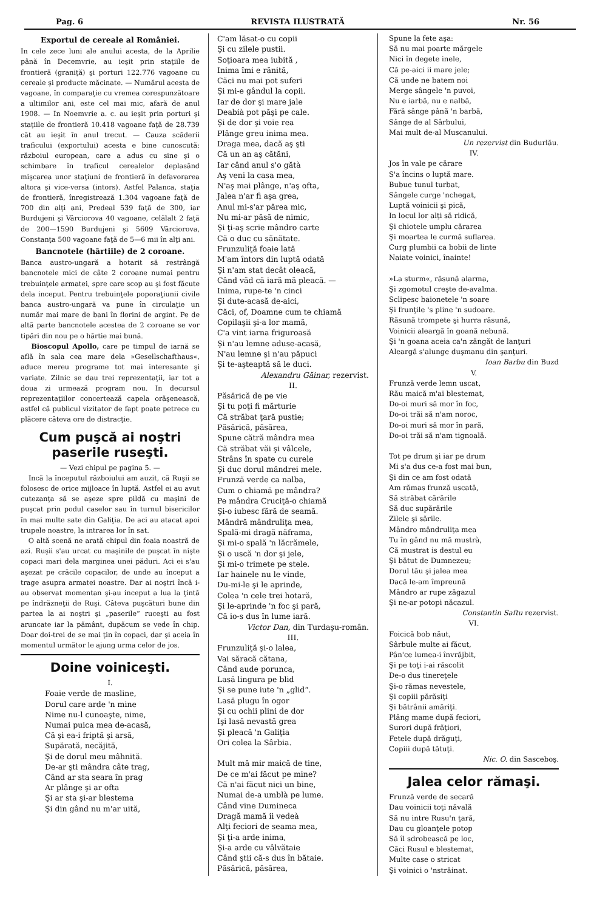Pag. 6 REVISTA ILUSTRATĂ Nr. 56
Exportul de cereale al României.
In cele zece luni ale anului acesta, de la Aprilie până în Decemvrie, au ieşit prin staţiile de frontieră (graniţă) şi porturi 122.776 vagoane cu cereale şi producte măcinate. — Numărul acesta de vagoane, în comparaţie cu vremea corespunzătoare a ultimilor ani, este cel mai mic, afară de anul 1908. — In Noemvrie a. c. au ieşit prin porturi şi staţiile de frontieră 10.418 vagoane faţă de 28.739 cât au ieşit în anul trecut. — Cauza scăderii traficului (exportului) acesta e bine cunoscută: războiul european, care a adus cu sine şi o schimbare în traficul cerealelor deplasând mişcarea unor staţiuni de frontieră în defavorarea altora şi vice-versa (intors). Astfel Palanca, staţia de frontieră, înregistrează 1.304 vagoane faţă de 700 din alţi ani, Predeal 539 faţă de 300, iar Burdujeni şi Vârciorova 40 vagoane, celălalt 2 faţă de 200—1590 Burdujeni şi 5609 Vârciorova, Constanţa 500 vagoane faţă de 5—6 mii în alţi ani.
Bancnotele (hârtiile) de 2 coroane.
Banca austro-ungară a hotarit să restrângă bancnotele mici de câte 2 coroane numai pentru trebuinţele armatei, spre care scop au şi fost făcute dela inceput. Pentru trebuinţele poporaţiunii civile banca austro-ungară va pune în circulaţie un număr mai mare de bani în florini de argint. Pe de altă parte bancnotele acestea de 2 coroane se vor tipări din nou pe o hârtie mai bună.
Bioscopul Apollo, care pe timpul de iarnă se află în sala cea mare dela »Gesellschafthaus«, aduce mereu programe tot mai interesante şi variate. Zilnic se dau trei reprezentaţii, iar tot a doua zi urmează program nou. In decursul reprezentaţiilor concertează capela orăşenească, astfel că publicul vizitator de fapt poate petrece cu plăcere câteva ore de distracţie.
Cum puşcă ai noştri paserile ruseşti.
— Vezi chipul pe pagina 5. —
Incă la începutul războiului am auzit, că Ruşii se folosesc de orice mijloace în luptă. Astfel ei au avut cutezanţa să se aşeze spre pildă cu maşini de puşcat prin podul caselor sau în turnul bisericilor în mai multe sate din Galiţia. De aci au atacat apoi trupele noastre, la intrarea lor în sat.
O altă scenă ne arată chipul din foaia noastră de azi. Ruşii s'au urcat cu maşinile de puşcat în nişte copaci mari dela marginea unei păduri. Aci ei s'au aşezat pe crăcile copacilor, de unde au început a trage asupra armatei noastre. Dar ai noştri încă i-au observat momentan şi-au inceput a lua la ţintă pe îndrăzneţii de Ruşi. Câteva puşcături bune din partea la ai noştri şi „paserile“ ruceşti au fost aruncate iar la pământ, dupăcum se vede în chip. Doar doi-trei de se mai ţin în copaci, dar şi aceia în momentul următor le ajung urma celor de jos.
Doine voiniceşti.
I.
Foaie verde de masline,
Dorul care arde 'n mine
Nime nu-l cunoaşte, nime,
Numai puica mea de-acasă,
Că şi ea-i friptă şi arsă,
Supărată, necăjită,
Şi de dorul meu mâhnită.
De-ar şti mândra câte trag,
Când ar sta seara în prag
Ar plânge şi ar ofta
Şi ar sta şi-ar blestema
Şi din gând nu m'ar uită,
C'am lăsat-o cu copii
Şi cu zilele pustii.
Soţioara mea iubită ,
Inima îmi e rănită,
Căci nu mai pot suferi
Şi mi-e gândul la copii.
Iar de dor şi mare jale
Deabià pot păşi pe cale.
Şi de dor şi voie rea
Plânge greu inima mea.
Draga mea, dacă aş şti
Că un an aş cătăni,
Iar când anul s'o gătà
Aş veni la casa mea,
N'aş mai plânge, n'aş ofta,
Jalea n'ar fi aşa grea,
Anul mi-s'ar părea mic,
Nu mi-ar păsă de nimic,
Şi ţi-aş scrie mândro carte
Că o duc cu sănătate.
Frunzuliţă foaie lată
M'am întors din luptă odată
Şi n'am stat decât oleacă,
Când văd că iară mă pleacă. —
Inima, rupe-te 'n cinci
Şi dute-acasă de-aici,
Căci, of, Doamne cum te chiamă
Copilaşii şi-a lor mamă,
C'a vint iarna friguroasă
Şi n'au lemne aduse-acasă,
N'au lemne şi n'au păpuci
Şi te-aşteaptă să le duci.
Alexandru Găinar, rezervist.
II.
Păsărică de pe vie
Şi tu poţi fi mărturie
Că străbat ţară pustie;
Păsărică, păsărea,
Spune cătră mândra mea
Că străbat văi şi vâlcele,
Strâns în spate cu curele
Şi duc dorul mândrei mele.
Frunză verde ca nalba,
Cum o chiamă pe mândra?
Pe mândra Cruciţă-o chiamă
Şi-o iubesc fără de seamă.
Mândră mândruliţa mea,
Spală-mi dragă năframa,
Şi mi-o spală 'n lăcrămele,
Şi o uscă 'n dor şi jele,
Şi mi-o trimete pe stele.
Iar hainele nu le vinde,
Du-mi-le şi le aprinde,
Colea 'n cele trei hotară,
Şi le-aprinde 'n foc şi pară,
Că io-s dus în lume iară.
Victor Dan, din Turdaşu-român.
III.
Frunzuliţă şi-o lalea,
Vai săracă cătana,
Când aude porunca,
Lasă lingura pe blid
Şi se pune iute 'n „glid“.
Lasă plugu în ogor
Şi cu ochii plini de dor
Işi lasă nevastă grea
Şi pleacă 'n Galiţia
Ori colea la Sârbia.
Mult mă mir maică de tine,
De ce m'ai făcut pe mine?
Că n'ai făcut nici un bine,
Numai de-a umblà pe lume.
Când vine Dumineca
Dragă mamă ii vedeà
Alţi feciori de seama mea,
Şi ţi-a arde inima,
Şi-a arde cu vâlvătaie
Când ştii că-s dus în bătaie.
Păsărică, păsărea,
Spune la fete aşa:
Să nu mai poarte mărgele
Nici în degete inele,
Că pe-aici ii mare jele;
Că unde ne batem noi
Merge sângele 'n puvoi,
Nu e iarbă, nu e nalbă,
Fără sânge până 'n barbă,
Sânge de al Sârbului,
Mai mult de-al Muscanului.
Un rezervist din Budurlău.
IV.
Jos în vale pe cărare
S'a încins o luptă mare.
Bubue tunul turbat,
Sângele curge 'nchegat,
Luptă voinicii şi pică,
In locul lor alţi să ridică,
Şi chiotele umplu cărarea
Şi moartea le curmă suflarea.
Curg plumbii ca bobii de linte
Naiate voinici, înainte!
»La sturm«, răsună alarma,
Şi zgomotul creşte de-avalma.
Sclipesc baionetele 'n soare
Şi frunţile 's pline 'n sudoare.
Răsună trompete şi hurra răsună,
Voinicii aleargă în goană nebună.
Şi 'n goana aceia ca'n zăngăt de lanţuri
Aleargă s'alunge duşmanu din şanţuri.
Ioan Barbu din Buzd
V.
Frunză verde lemn uscat,
Rău maică m'ai blestemat,
Do-oi muri să mor în foc,
Do-oi trăi să n'am noroc,
Do-oi muri să mor în pară,
Do-oi trăi să n'am tignoală.
Tot pe drum şi iar pe drum
Mi s'a dus ce-a fost mai bun,
Şi din ce am fost odată
Am rămas frunză uscată,
Să străbat cărările
Să duc supărările
Zilele şi sările.
Mândro mândruliţa mea
Tu în gând nu mă mustrà,
Că mustrat is destul eu
Şi bătut de Dumnezeu;
Dorul tău şi jalea mea
Dacă le-am împreună
Mândro ar rupe zăgazul
Şi ne-ar potopi năcazul.
Constantin Saftu rezervist.
VI.
Foicică bob năut,
Sârbule multe ai făcut,
Pân'ce lumea-i învrăjbit,
Şi pe toţi i-ai răscolit
De-o dus tinereţele
Şi-o rămas nevestele,
Şi copiii părăsiţi
Şi bătrânii amăriţi.
Plâng mame după feciori,
Surori după frăţiori,
Fetele după drăguţi,
Copiii după tătuţi.
Nic. O. din Sasceboş.
Jalea celor rămaşi.
Frunză verde de secară
Dau voinicii toţi năvală
Să nu intre Rusu'n ţară,
Dau cu gloanţele potop
Să îl sdrobească pe loc,
Căci Rusul e blestemat,
Multe case o stricat
Şi voinici o 'nstrăinat.